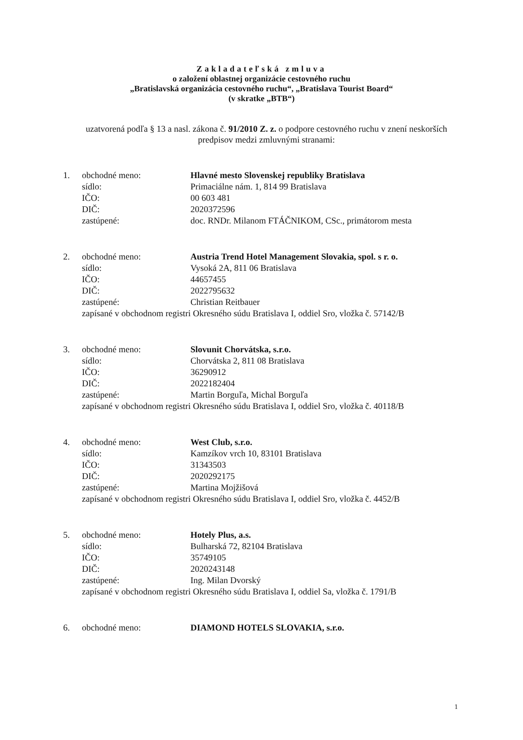Zakladateľská zmluva
o založení oblastnej organizácie cestovného ruchu
„Bratislavská organizácia cestovného ruchu“, „Bratislava Tourist Board“
(v skratke „BTB“)
uzatvorená podľa § 13 a nasl. zákona č. 91/2010 Z. z. o podpore cestovného ruchu v znení neskorších predpisov medzi zmluvnými stranami:
| 1. | obchodné meno: | Hlavné mesto Slovenskej republiky Bratislava |
| | sídlo: | Primaciálne nám. 1, 814 99 Bratislava |
| | IČO: | 00 603 481 |
| | DIČ: | 2020372596 |
| | zastúpené: | doc. RNDr. Milanom FTÁČNIKOM, CSc., primátorom mesta |
| 2. | obchodné meno: | Austria Trend Hotel Management Slovakia, spol. s r. o. |
| | sídlo: | Vysoká 2A, 811 06 Bratislava |
| | IČO: | 44657455 |
| | DIČ: | 2022795632 |
| | zastúpené: | Christian Reitbauer |
zapísané v obchodnom registri Okresného súdu Bratislava I, oddiel Sro, vložka č. 57142/B
| 3. | obchodné meno: | Slovunit Chorvátska, s.r.o. |
| | sídlo: | Chorvátska 2, 811 08 Bratislava |
| | IČO: | 36290912 |
| | DIČ: | 2022182404 |
| | zastúpené: | Martin Borguľa, Michal Borguľa |
zapísané v obchodnom registri Okresného súdu Bratislava I, oddiel Sro, vložka č. 40118/B
| 4. | obchodné meno: | West Club, s.r.o. |
| | sídlo: | Kamzíkov vrch 10, 83101 Bratislava |
| | IČO: | 31343503 |
| | DIČ: | 2020292175 |
| | zastúpené: | Martina Mojžišová |
zapísané v obchodnom registri Okresného súdu Bratislava I, oddiel Sro, vložka č. 4452/B
| 5. | obchodné meno: | Hotely Plus, a.s. |
| | sídlo: | Bulharská 72, 82104 Bratislava |
| | IČO: | 35749105 |
| | DIČ: | 2020243148 |
| | zastúpené: | Ing. Milan Dvorský |
zapísané v obchodnom registri Okresného súdu Bratislava I, oddiel Sa, vložka č. 1791/B
| 6. | obchodné meno: | DIAMOND HOTELS SLOVAKIA, s.r.o. |
1